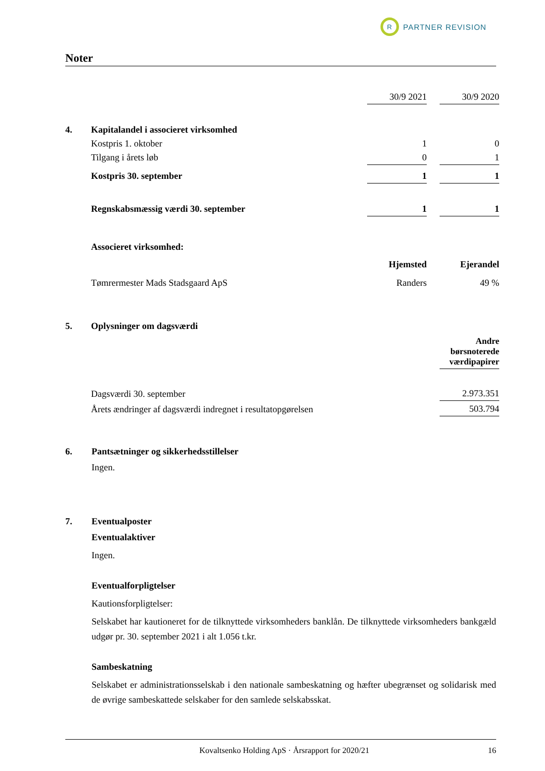R
PARTNER REVISION
Noter
| | | 30/9 2021 | | 30/9 2020 |
| 4. | Kapitalandel i associeret virksomhed | | | |
| | Kostpris 1. oktober | 1 | | 0 |
| | Tilgang i årets løb | 0 | | 1 |
| | Kostpris 30. september | 1 | | 1 |
| | Regnskabsmæssig værdi 30. september | 1 | | 1 |
| | Associeret virksomhed: | | | |
| | | Hjemsted | | Ejerandel |
| | Tømrermester Mads Stadsgaard ApS | Randers | | 49 % |
| 5. | Oplysninger om dagsværdi | | | |
| | | | | Andre børsnoterede værdipapirer |
| | Dagsværdi 30. september | | | 2.973.351 |
| | Årets ændringer af dagsværdi indregnet i resultatopgørelsen | | | 503.794 |
6. Pantsætninger og sikkerhedsstillelser
Ingen.
7. Eventualposter
Eventualaktiver
Ingen.
Eventualforpligtelser
Kautionsforpligtelser:
Selskabet har kautioneret for de tilknyttede virksomheders banklån. De tilknyttede virksomheders bankgæld udgør pr. 30. september 2021 i alt 1.056 t.kr.
Sambeskatning
Selskabet er administrationsselskab i den nationale sambeskatning og hæfter ubegrænset og solidarisk med de øvrige sambeskattede selskaber for den samlede selskabsskat.
Kovaltsenko Holding ApS · Årsrapport for 2020/21 16